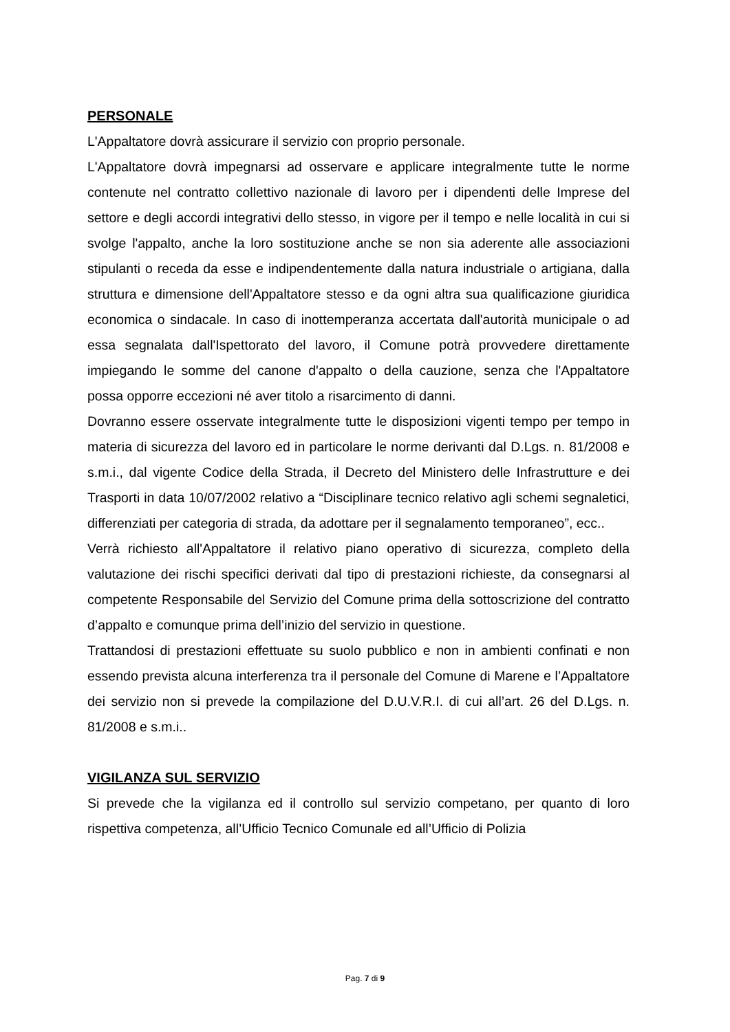PERSONALE
L'Appaltatore dovrà assicurare il servizio con proprio personale.
L'Appaltatore dovrà impegnarsi ad osservare e applicare integralmente tutte le norme contenute nel contratto collettivo nazionale di lavoro per i dipendenti delle Imprese del settore e degli accordi integrativi dello stesso, in vigore per il tempo e nelle località in cui si svolge l'appalto, anche la loro sostituzione anche se non sia aderente alle associazioni stipulanti o receda da esse e indipendentemente dalla natura industriale o artigiana, dalla struttura e dimensione dell'Appaltatore stesso e da ogni altra sua qualificazione giuridica economica o sindacale. In caso di inottemperanza accertata dall'autorità municipale o ad essa segnalata dall'Ispettorato del lavoro, il Comune potrà provvedere direttamente impiegando le somme del canone d'appalto o della cauzione, senza che l'Appaltatore possa opporre eccezioni né aver titolo a risarcimento di danni.
Dovranno essere osservate integralmente tutte le disposizioni vigenti tempo per tempo in materia di sicurezza del lavoro ed in particolare le norme derivanti dal D.Lgs. n. 81/2008 e s.m.i., dal vigente Codice della Strada, il Decreto del Ministero delle Infrastrutture e dei Trasporti in data 10/07/2002 relativo a “Disciplinare tecnico relativo agli schemi segnaletici, differenziati per categoria di strada, da adottare per il segnalamento temporaneo”, ecc..
Verrà richiesto all'Appaltatore il relativo piano operativo di sicurezza, completo della valutazione dei rischi specifici derivati dal tipo di prestazioni richieste, da consegnarsi al competente Responsabile del Servizio del Comune prima della sottoscrizione del contratto d’appalto e comunque prima dell’inizio del servizio in questione.
Trattandosi di prestazioni effettuate su suolo pubblico e non in ambienti confinati e non essendo prevista alcuna interferenza tra il personale del Comune di Marene e l’Appaltatore dei servizio non si prevede la compilazione del D.U.V.R.I. di cui all’art. 26 del D.Lgs. n. 81/2008 e s.m.i..
VIGILANZA SUL SERVIZIO
Si prevede che la vigilanza ed il controllo sul servizio competano, per quanto di loro rispettiva competenza, all’Ufficio Tecnico Comunale ed all’Ufficio di Polizia
Pag. 7 di 9